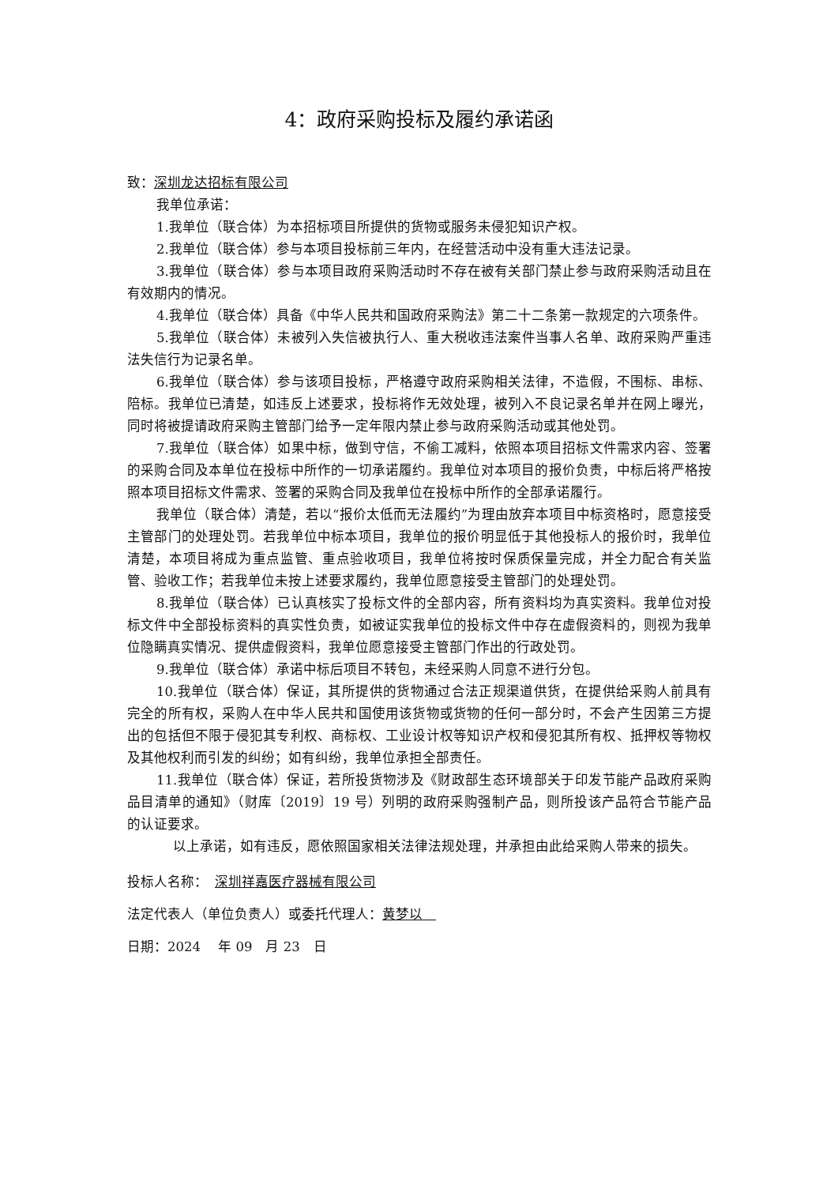4：政府采购投标及履约承诺函
致：深圳龙达招标有限公司
我单位承诺：
1.我单位（联合体）为本招标项目所提供的货物或服务未侵犯知识产权。
2.我单位（联合体）参与本项目投标前三年内，在经营活动中没有重大违法记录。
3.我单位（联合体）参与本项目政府采购活动时不存在被有关部门禁止参与政府采购活动且在有效期内的情况。
4.我单位（联合体）具备《中华人民共和国政府采购法》第二十二条第一款规定的六项条件。
5.我单位（联合体）未被列入失信被执行人、重大税收违法案件当事人名单、政府采购严重违法失信行为记录名单。
6.我单位（联合体）参与该项目投标，严格遵守政府采购相关法律，不造假，不围标、串标、陪标。我单位已清楚，如违反上述要求，投标将作无效处理，被列入不良记录名单并在网上曝光，同时将被提请政府采购主管部门给予一定年限内禁止参与政府采购活动或其他处罚。
7.我单位（联合体）如果中标，做到守信，不偷工减料，依照本项目招标文件需求内容、签署的采购合同及本单位在投标中所作的一切承诺履约。我单位对本项目的报价负责，中标后将严格按照本项目招标文件需求、签署的采购合同及我单位在投标中所作的全部承诺履行。
我单位（联合体）清楚，若以“报价太低而无法履约”为理由放弃本项目中标资格时，愿意接受主管部门的处理处罚。若我单位中标本项目，我单位的报价明显低于其他投标人的报价时，我单位清楚，本项目将成为重点监管、重点验收项目，我单位将按时保质保量完成，并全力配合有关监管、验收工作；若我单位未按上述要求履约，我单位愿意接受主管部门的处理处罚。
8.我单位（联合体）已认真核实了投标文件的全部内容，所有资料均为真实资料。我单位对投标文件中全部投标资料的真实性负责，如被证实我单位的投标文件中存在虚假资料的，则视为我单位隐瞒真实情况、提供虚假资料，我单位愿意接受主管部门作出的行政处罚。
9.我单位（联合体）承诺中标后项目不转包，未经采购人同意不进行分包。
10.我单位（联合体）保证，其所提供的货物通过合法正规渠道供货，在提供给采购人前具有完全的所有权，采购人在中华人民共和国使用该货物或货物的任何一部分时，不会产生因第三方提出的包括但不限于侵犯其专利权、商标权、工业设计权等知识产权和侵犯其所有权、抵押权等物权及其他权利而引发的纠纷；如有纠纷，我单位承担全部责任。
11.我单位（联合体）保证，若所投货物涉及《财政部生态环境部关于印发节能产品政府采购品目清单的通知》（财库〔2019〕19 号）列明的政府采购强制产品，则所投该产品符合节能产品的认证要求。
以上承诺，如有违反，愿依照国家相关法律法规处理，并承担由此给采购人带来的损失。
投标人名称：　深圳祥嘉医疗器械有限公司
法定代表人（单位负责人）或委托代理人：黄梦以　
日期：2024　 年 09　月 23　日